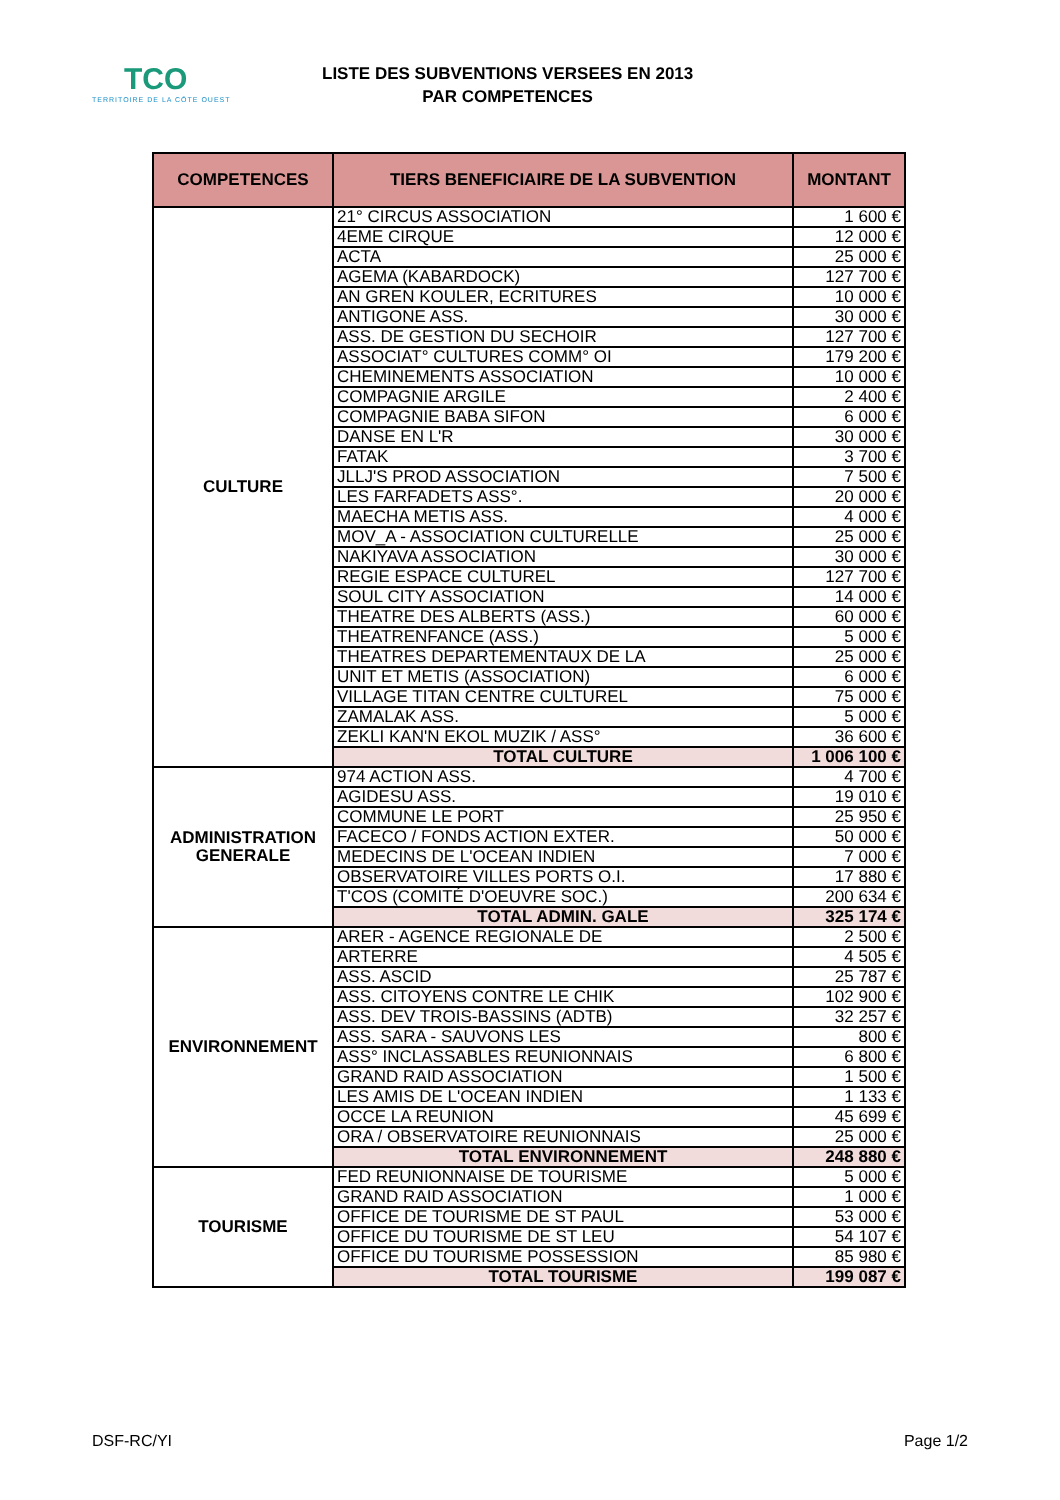TCO
TERRITOIRE DE LA CÔTE OUEST
LISTE DES SUBVENTIONS VERSEES EN 2013
PAR COMPETENCES
| COMPETENCES | TIERS BENEFICIAIRE DE LA SUBVENTION | MONTANT |
| --- | --- | --- |
| CULTURE | 21° CIRCUS ASSOCIATION | 1 600 € |
| | 4EME CIRQUE | 12 000 € |
| | ACTA | 25 000 € |
| | AGEMA (KABARDOCK) | 127 700 € |
| | AN GREN KOULER, ECRITURES | 10 000 € |
| | ANTIGONE ASS. | 30 000 € |
| | ASS. DE GESTION DU SECHOIR | 127 700 € |
| | ASSOCIAT° CULTURES COMM° OI | 179 200 € |
| | CHEMINEMENTS ASSOCIATION | 10 000 € |
| | COMPAGNIE ARGILE | 2 400 € |
| | COMPAGNIE BABA SIFON | 6 000 € |
| | DANSE EN L'R | 30 000 € |
| | FATAK | 3 700 € |
| | JLLJ'S PROD ASSOCIATION | 7 500 € |
| | LES FARFADETS ASS°. | 20 000 € |
| | MAECHA METIS ASS. | 4 000 € |
| | MOV_A - ASSOCIATION CULTURELLE | 25 000 € |
| | NAKIYAVA ASSOCIATION | 30 000 € |
| | REGIE ESPACE CULTUREL | 127 700 € |
| | SOUL CITY ASSOCIATION | 14 000 € |
| | THEATRE DES ALBERTS (ASS.) | 60 000 € |
| | THEATRENFANCE (ASS.) | 5 000 € |
| | THEATRES DEPARTEMENTAUX DE LA | 25 000 € |
| | UNIT ET METIS (ASSOCIATION) | 6 000 € |
| | VILLAGE TITAN CENTRE CULTUREL | 75 000 € |
| | ZAMALAK ASS. | 5 000 € |
| | ZEKLI KAN'N EKOL MUZIK / ASS° | 36 600 € |
| | TOTAL CULTURE | 1 006 100 € |
| ADMINISTRATION GENERALE | 974 ACTION ASS. | 4 700 € |
| | AGIDESU ASS. | 19 010 € |
| | COMMUNE LE PORT | 25 950 € |
| | FACECO / FONDS ACTION EXTER. | 50 000 € |
| | MEDECINS DE L'OCEAN INDIEN | 7 000 € |
| | OBSERVATOIRE VILLES PORTS O.I. | 17 880 € |
| | T'COS (COMITÉ D'OEUVRE SOC.) | 200 634 € |
| | TOTAL ADMIN. GALE | 325 174 € |
| ENVIRONNEMENT | ARER - AGENCE REGIONALE DE | 2 500 € |
| | ARTERRE | 4 505 € |
| | ASS. ASCID | 25 787 € |
| | ASS. CITOYENS CONTRE LE CHIK | 102 900 € |
| | ASS. DEV TROIS-BASSINS (ADTB) | 32 257 € |
| | ASS. SARA - SAUVONS LES | 800 € |
| | ASS° INCLASSABLES REUNIONNAIS | 6 800 € |
| | GRAND RAID ASSOCIATION | 1 500 € |
| | LES AMIS DE L'OCEAN INDIEN | 1 133 € |
| | OCCE LA REUNION | 45 699 € |
| | ORA / OBSERVATOIRE REUNIONNAIS | 25 000 € |
| | TOTAL ENVIRONNEMENT | 248 880 € |
| TOURISME | FED REUNIONNAISE DE TOURISME | 5 000 € |
| | GRAND RAID ASSOCIATION | 1 000 € |
| | OFFICE DE TOURISME DE ST PAUL | 53 000 € |
| | OFFICE DU TOURISME DE ST LEU | 54 107 € |
| | OFFICE DU TOURISME POSSESSION | 85 980 € |
| | TOTAL TOURISME | 199 087 € |
DSF-RC/YI Page 1/2